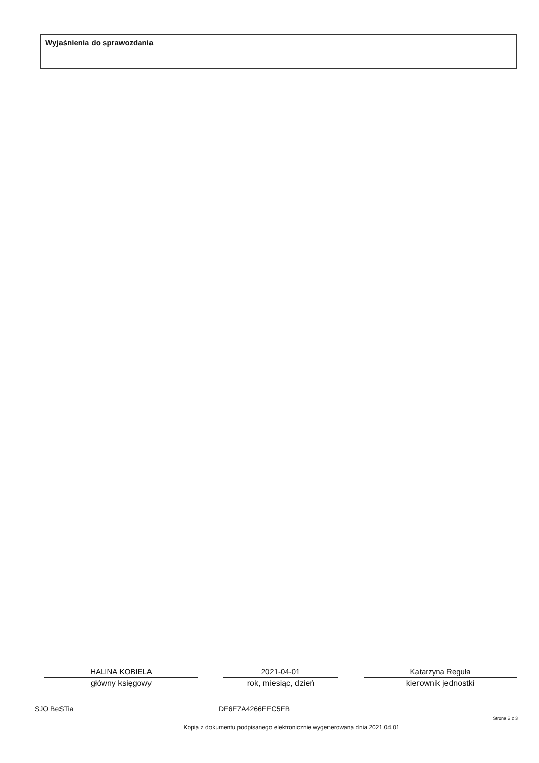Wyjaśnienia do sprawozdania
HALINA KOBIELA
główny księgowy
2021-04-01
rok, miesiąc, dzień
Katarzyna Reguła
kierownik jednostki
SJO BeSTia DE6E7A4266EEC5EB
Strona 3 z 3
Kopia z dokumentu podpisanego elektronicznie wygenerowana dnia 2021.04.01